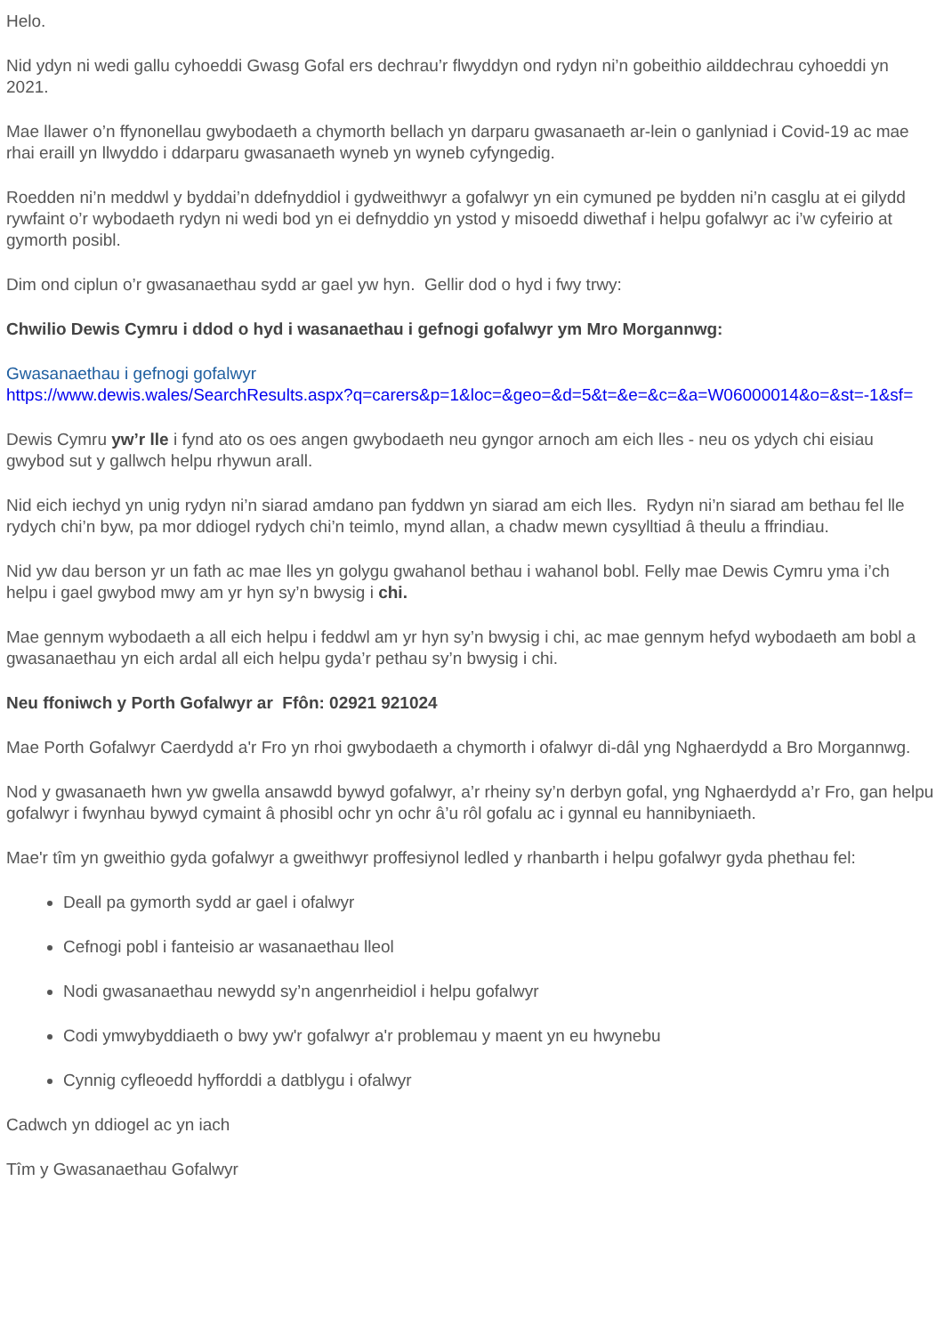Helo.
Nid ydyn ni wedi gallu cyhoeddi Gwasg Gofal ers dechrau’r flwyddyn ond rydyn ni’n gobeithio ailddechrau cyhoeddi yn 2021.
Mae llawer o’n ffynonellau gwybodaeth a chymorth bellach yn darparu gwasanaeth ar-lein o ganlyniad i Covid-19 ac mae rhai eraill yn llwyddo i ddarparu gwasanaeth wyneb yn wyneb cyfyngedig.
Roedden ni’n meddwl y byddai’n ddefnyddiol i gydweithwyr a gofalwyr yn ein cymuned pe bydden ni’n casglu at ei gilydd rywfaint o’r wybodaeth rydyn ni wedi bod yn ei defnyddio yn ystod y misoedd diwethaf i helpu gofalwyr ac i’w cyfeirio at gymorth posibl.
Dim ond ciplun o’r gwasanaethau sydd ar gael yw hyn. Gellir dod o hyd i fwy trwy:
Chwilio Dewis Cymru i ddod o hyd i wasanaethau i gefnogi gofalwyr ym Mro Morgannwg:
Gwasanaethau i gefnogi gofalwyr
https://www.dewis.wales/SearchResults.aspx?q=carers&p=1&loc=&geo=&d=5&t=&e=&c=&a=W06000014&o=&st=-1&sf=
Dewis Cymru yw’r lle i fynd ato os oes angen gwybodaeth neu gyngor arnoch am eich lles - neu os ydych chi eisiau gwybod sut y gallwch helpu rhywun arall.
Nid eich iechyd yn unig rydyn ni’n siarad amdano pan fyddwn yn siarad am eich lles. Rydyn ni’n siarad am bethau fel lle rydych chi’n byw, pa mor ddiogel rydych chi’n teimlo, mynd allan, a chadw mewn cysylltiad â theulu a ffrindiau.
Nid yw dau berson yr un fath ac mae lles yn golygu gwahanol bethau i wahanol bobl. Felly mae Dewis Cymru yma i’ch helpu i gael gwybod mwy am yr hyn sy’n bwysig i chi.
Mae gennym wybodaeth a all eich helpu i feddwl am yr hyn sy’n bwysig i chi, ac mae gennym hefyd wybodaeth am bobl a gwasanaethau yn eich ardal all eich helpu gyda’r pethau sy’n bwysig i chi.
Neu ffoniwch y Porth Gofalwyr ar Ffôn: 02921 921024
Mae Porth Gofalwyr Caerdydd a'r Fro yn rhoi gwybodaeth a chymorth i ofalwyr di-dâl yng Nghaerdydd a Bro Morgannwg.
Nod y gwasanaeth hwn yw gwella ansawdd bywyd gofalwyr, a’r rheiny sy’n derbyn gofal, yng Nghaerdydd a’r Fro, gan helpu gofalwyr i fwynhau bywyd cymaint â phosibl ochr yn ochr â’u rôl gofalu ac i gynnal eu hannibyniaeth.
Mae'r tîm yn gweithio gyda gofalwyr a gweithwyr proffesiynol ledled y rhanbarth i helpu gofalwyr gyda phethau fel:
Deall pa gymorth sydd ar gael i ofalwyr
Cefnogi pobl i fanteisio ar wasanaethau lleol
Nodi gwasanaethau newydd sy’n angenrheidiol i helpu gofalwyr
Codi ymwybyddiaeth o bwy yw'r gofalwyr a'r problemau y maent yn eu hwynebu
Cynnig cyfleoedd hyfforddi a datblygu i ofalwyr
Cadwch yn ddiogel ac yn iach
Tîm y Gwasanaethau Gofalwyr